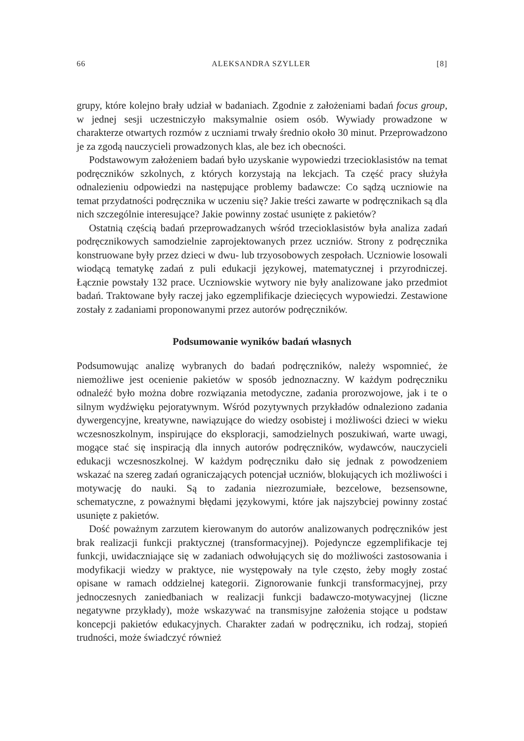66 ALEKSANDRA SZYLLER [8]
grupy, które kolejno brały udział w badaniach. Zgodnie z założeniami badań focus group, w jednej sesji uczestniczyło maksymalnie osiem osób. Wywiady prowadzone w charakterze otwartych rozmów z uczniami trwały średnio około 30 minut. Przeprowadzono je za zgodą nauczycieli prowadzonych klas, ale bez ich obecności.
Podstawowym założeniem badań było uzyskanie wypowiedzi trzecioklasistów na temat podręczników szkolnych, z których korzystają na lekcjach. Ta część pracy służyła odnalezieniu odpowiedzi na następujące problemy badawcze: Co sądzą uczniowie na temat przydatności podręcznika w uczeniu się? Jakie treści zawarte w podręcznikach są dla nich szczególnie interesujące? Jakie powinny zostać usunięte z pakietów?
Ostatnią częścią badań przeprowadzanych wśród trzecioklasistów była analiza zadań podręcznikowych samodzielnie zaprojektowanych przez uczniów. Strony z podręcznika konstruowane były przez dzieci w dwu- lub trzyosobowych zespołach. Uczniowie losowali wiodącą tematykę zadań z puli edukacji językowej, matematycznej i przyrodniczej. Łącznie powstały 132 prace. Uczniowskie wytwory nie były analizowane jako przedmiot badań. Traktowane były raczej jako egzemplifikacje dziecięcych wypowiedzi. Zestawione zostały z zadaniami proponowanymi przez autorów podręczników.
Podsumowanie wyników badań własnych
Podsumowując analizę wybranych do badań podręczników, należy wspomnieć, że niemożliwe jest ocenienie pakietów w sposób jednoznaczny. W każdym podręczniku odnaleźć było można dobre rozwiązania metodyczne, zadania prorozwojowe, jak i te o silnym wydźwięku pejoratywnym. Wśród pozytywnych przykładów odnaleziono zadania dywergencyjne, kreatywne, nawiązujące do wiedzy osobistej i możliwości dzieci w wieku wczesnoszkolnym, inspirujące do eksploracji, samodzielnych poszukiwań, warte uwagi, mogące stać się inspiracją dla innych autorów podręczników, wydawców, nauczycieli edukacji wczesnoszkolnej. W każdym podręczniku dało się jednak z powodzeniem wskazać na szereg zadań ograniczających potencjał uczniów, blokujących ich możliwości i motywację do nauki. Są to zadania niezrozumiałe, bezcelowe, bezsensowne, schematyczne, z poważnymi błędami językowymi, które jak najszybciej powinny zostać usunięte z pakietów.
Dość poważnym zarzutem kierowanym do autorów analizowanych podręczników jest brak realizacji funkcji praktycznej (transformacyjnej). Pojedyncze egzemplifikacje tej funkcji, uwidaczniające się w zadaniach odwołujących się do możliwości zastosowania i modyfikacji wiedzy w praktyce, nie występowały na tyle często, żeby mogły zostać opisane w ramach oddzielnej kategorii. Zignorowanie funkcji transformacyjnej, przy jednoczesnych zaniedbaniach w realizacji funkcji badawczo-motywacyjnej (liczne negatywne przykłady), może wskazywać na transmisyjne założenia stojące u podstaw koncepcji pakietów edukacyjnych. Charakter zadań w podręczniku, ich rodzaj, stopień trudności, może świadczyć również